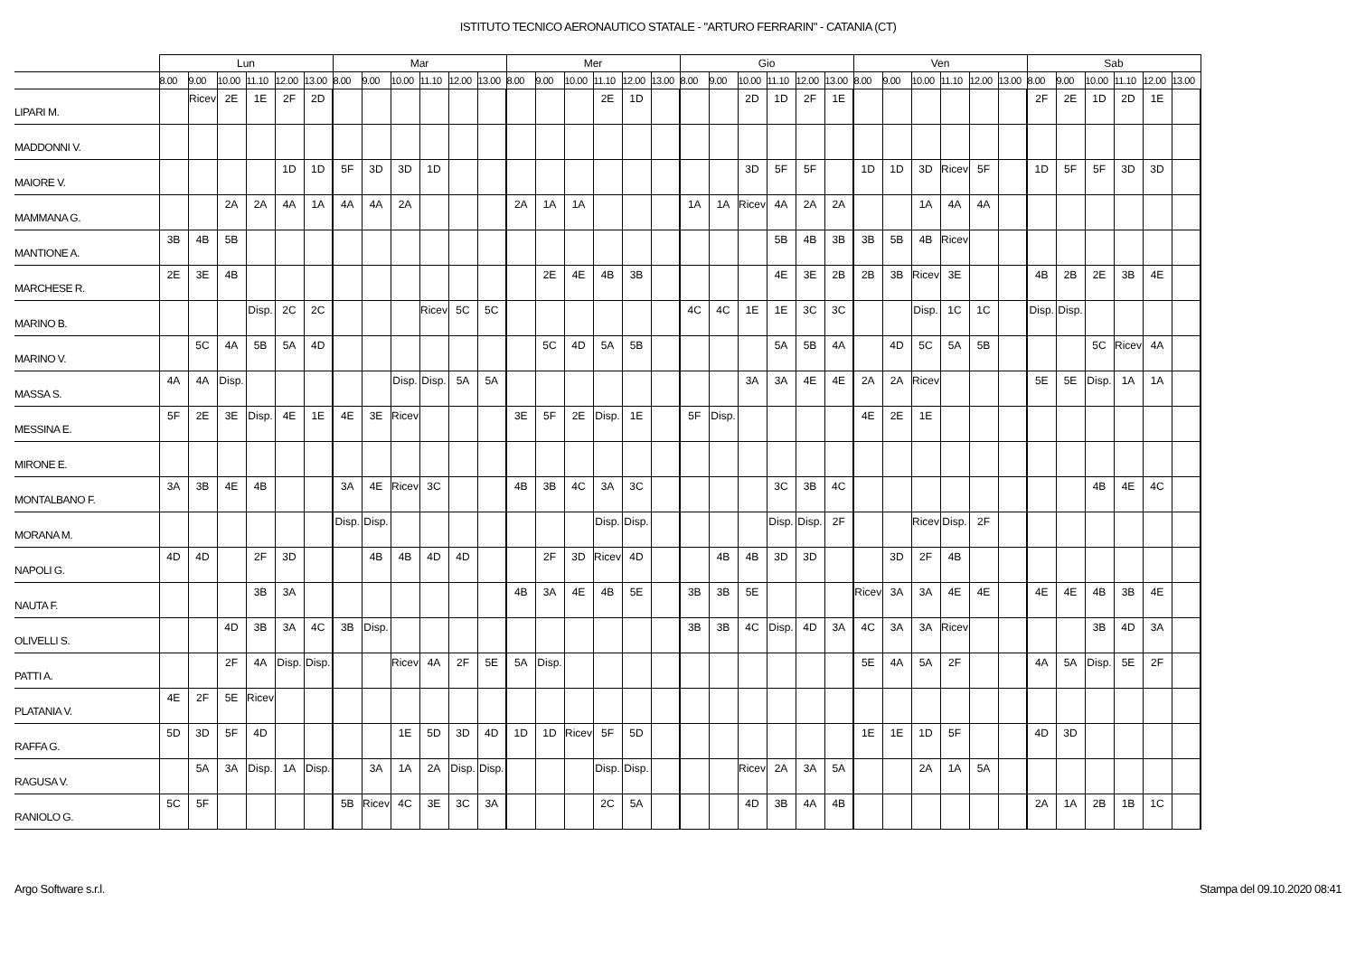ISTITUTO TECNICO AERONAUTICO STATALE - "ARTURO FERRARIN" - CATANIA (CT)
| | Lun | | | | | | Mar | | | | | | Mer | | | | | | Gio | | | | | | Ven | | | | | | Sab | | | | | |
| --- | --- | --- | --- | --- | --- | --- | --- | --- | --- | --- | --- | --- | --- | --- | --- | --- | --- | --- | --- | --- | --- | --- | --- | --- | --- | --- | --- | --- | --- | --- | --- | --- | --- | --- | --- | --- |
| | 8.00 | 9.00 | 10.00 | 11.10 | 12.00 | 13.00 | 8.00 | 9.00 | 10.00 | 11.10 | 12.00 | 13.00 | 8.00 | 9.00 | 10.00 | 11.10 | 12.00 | 13.00 | 8.00 | 9.00 | 10.00 | 11.10 | 12.00 | 13.00 | 8.00 | 9.00 | 10.00 | 11.10 | 12.00 | 13.00 | 8.00 | 9.00 | 10.00 | 11.10 | 12.00 | 13.00 |
| LIPARI M. | | Ricev | 2E | 1E | 2F | 2D | | | | | | | | | | 2E | 1D | | | | 2D | 1D | 2F | 1E | | | | | | | 2F | 2E | 1D | 2D | 1E | |
| MADDONNI V. | | | | | | | | | | | | | | | | | | | | | | | | | | | | | | | | | | | | |
| MAIORE V. | | | | | 1D | 1D | 5F | 3D | 3D | 1D | | | | | | | | | | | 3D | 5F | 5F | | 1D | 1D | 3D | Ricev | 5F | | 1D | 5F | 5F | 3D | 3D | |
| MAMMANA G. | | | 2A | 2A | 4A | 1A | 4A | 4A | 2A | | | | 2A | 1A | 1A | | | | 1A | 1A | Ricev | 4A | 2A | 2A | | | 1A | 4A | 4A | | | | | | | |
| MANTIONE A. | 3B | 4B | 5B | | | | | | | | | | | | | | | | | | | 5B | 4B | 3B | 3B | 5B | 4B | Ricev | | | | | | | | |
| MARCHESE R. | 2E | 3E | 4B | | | | | | | | | | | 2E | 4E | 4B | 3B | | | | | 4E | 3E | 2B | 2B | 3B | Ricev | 3E | | | 4B | 2B | 2E | 3B | 4E | |
| MARINO B. | | | | Disp. | 2C | 2C | | | | Ricev | 5C | 5C | | | | | | | 4C | 4C | 1E | 1E | 3C | 3C | | | Disp. | 1C | 1C | | Disp. | Disp. | | | | |
| MARINO V. | | 5C | 4A | 5B | 5A | 4D | | | | | | | | 5C | 4D | 5A | 5B | | | | | 5A | 5B | 4A | | 4D | 5C | 5A | 5B | | | | 5C | Ricev | 4A | |
| MASSA S. | 4A | 4A | Disp. | | | | | | Disp. | Disp. | 5A | 5A | | | | | | | | | 3A | 3A | 4E | 4E | 2A | 2A | Ricev | | | | 5E | 5E | Disp. | 1A | 1A | |
| MESSINA E. | 5F | 2E | 3E | Disp. | 4E | 1E | 4E | 3E | Ricev | | | | 3E | 5F | 2E | Disp. | 1E | | 5F | Disp. | | | | | 4E | 2E | 1E | | | | | | | | | |
| MIRONE E. | | | | | | | | | | | | | | | | | | | | | | | | | | | | | | | | | | | | |
| MONTALBANO F. | 3A | 3B | 4E | 4B | | | 3A | 4E | Ricev | 3C | | | 4B | 3B | 4C | 3A | 3C | | | | | 3C | 3B | 4C | | | | | | | | | 4B | 4E | 4C | |
| MORANA M. | | | | | | | Disp. | Disp. | | | | | | | | Disp. | Disp. | | | | | Disp. | Disp. | 2F | | | Ricev | Disp. | 2F | | | | | | | |
| NAPOLI G. | 4D | 4D | | 2F | 3D | | | 4B | 4B | 4D | 4D | | | 2F | 3D | Ricev | 4D | | | 4B | 4B | 3D | 3D | | | 3D | 2F | 4B | | | | | | | | |
| NAUTA F. | | | | 3B | 3A | | | | | | | | 4B | 3A | 4E | 4B | 5E | | 3B | 3B | 5E | | | | Ricev | 3A | 3A | 4E | 4E | | 4E | 4E | 4B | 3B | 4E | |
| OLIVELLI S. | | | 4D | 3B | 3A | 4C | 3B | Disp. | | | | | | | | | | | 3B | 3B | 4C | Disp. | 4D | 3A | 4C | 3A | 3A | Ricev | | | | | 3B | 4D | 3A | |
| PATTI A. | | | 2F | 4A | Disp. | Disp. | | | Ricev | 4A | 2F | 5E | 5A | Disp. | | | | | | | | | | | 5E | 4A | 5A | 2F | | | 4A | 5A | Disp. | 5E | 2F | |
| PLATANIA V. | 4E | 2F | 5E | Ricev | | | | | | | | | | | | | | | | | | | | | | | | | | | | | | | | |
| RAFFA G. | 5D | 3D | 5F | 4D | | | | | 1E | 5D | 3D | 4D | 1D | 1D | Ricev | 5F | 5D | | | | | | | | 1E | 1E | 1D | 5F | | | 4D | 3D | | | | |
| RAGUSA V. | | 5A | 3A | Disp. | 1A | Disp. | | 3A | 1A | 2A | Disp. | Disp. | | | | Disp. | Disp. | | | | Ricev | 2A | 3A | 5A | | | 2A | 1A | 5A | | | | | | | |
| RANIOLO G. | 5C | 5F | | | | | 5B | Ricev | 4C | 3E | 3C | 3A | | | | 2C | 5A | | | | 4D | 3B | 4A | 4B | | | | | | | 2A | 1A | 2B | 1B | 1C | |
Argo Software s.r.l. Stampa del 09.10.2020 08:41